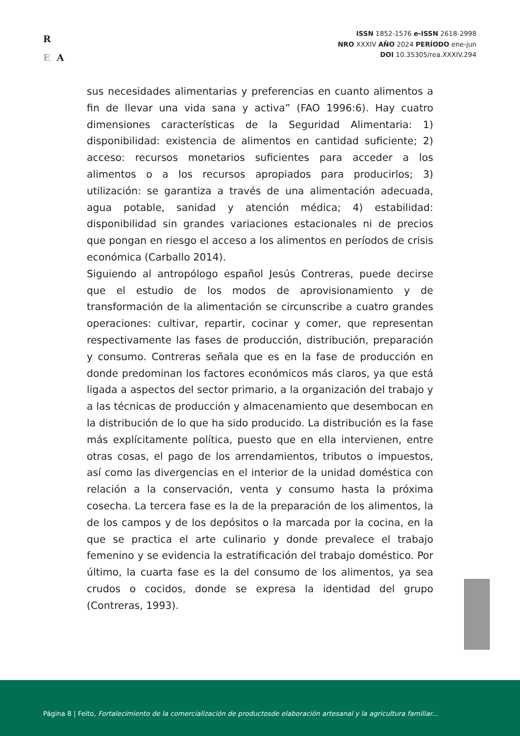R
E A
ISSN 1852-1576 e-ISSN 2618-2998
NRO XXXIV AÑO 2024 PERÍODO ene-jun
DOI 10.35305/rea.XXXIV.294
sus necesidades alimentarias y preferencias en cuanto alimentos a fin de llevar una vida sana y activa” (FAO 1996:6). Hay cuatro dimensiones características de la Seguridad Alimentaria: 1) disponibilidad: existencia de alimentos en cantidad suficiente; 2) acceso: recursos monetarios suficientes para acceder a los alimentos o a los recursos apropiados para producirlos; 3) utilización: se garantiza a través de una alimentación adecuada, agua potable, sanidad y atención médica; 4) estabilidad: disponibilidad sin grandes variaciones estacionales ni de precios que pongan en riesgo el acceso a los alimentos en períodos de crisis económica (Carballo 2014).
Siguiendo al antropólogo español Jesús Contreras, puede decirse que el estudio de los modos de aprovisionamiento y de transformación de la alimentación se circunscribe a cuatro grandes operaciones: cultivar, repartir, cocinar y comer, que representan respectivamente las fases de producción, distribución, preparación y consumo. Contreras señala que es en la fase de producción en donde predominan los factores económicos más claros, ya que está ligada a aspectos del sector primario, a la organización del trabajo y a las técnicas de producción y almacenamiento que desembocan en la distribución de lo que ha sido producido. La distribución es la fase más explícitamente política, puesto que en ella intervienen, entre otras cosas, el pago de los arrendamientos, tributos o impuestos, así como las divergencias en el interior de la unidad doméstica con relación a la conservación, venta y consumo hasta la próxima cosecha. La tercera fase es la de la preparación de los alimentos, la de los campos y de los depósitos o la marcada por la cocina, en la que se practica el arte culinario y donde prevalece el trabajo femenino y se evidencia la estratificación del trabajo doméstico. Por último, la cuarta fase es la del consumo de los alimentos, ya sea crudos o cocidos, donde se expresa la identidad del grupo (Contreras, 1993).
Página 8 | Feito, Fortalecimiento de la comercialización de productosde elaboración artesanal y la agricultura familiar...